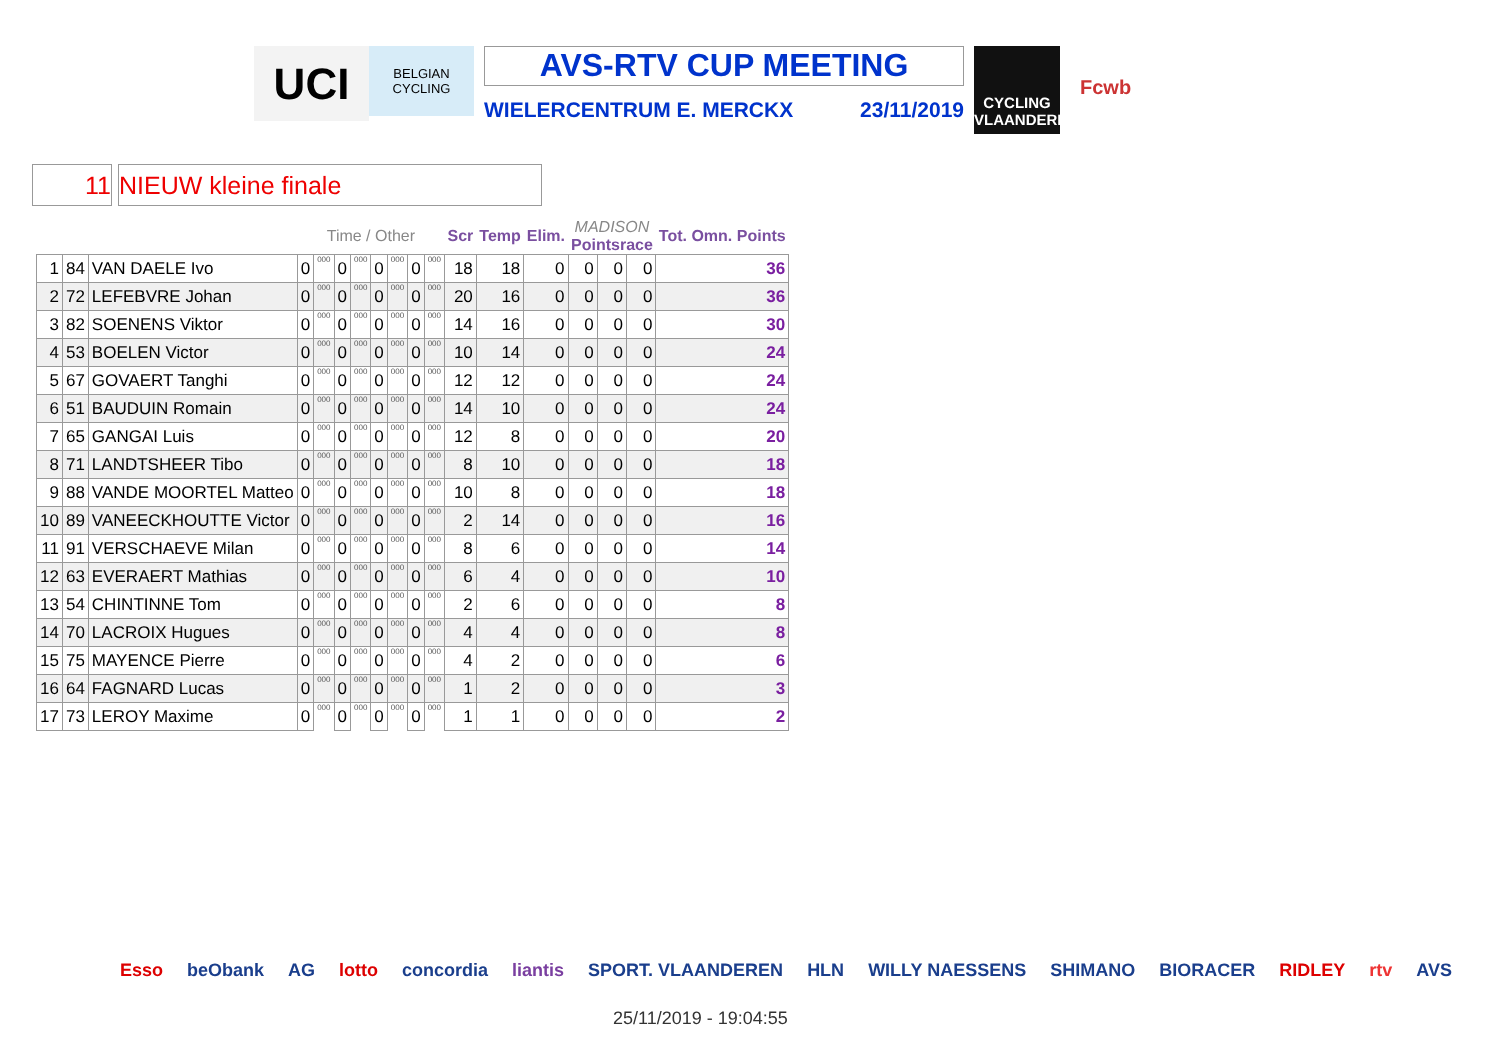UCI
BELGIAN CYCLING
AVS-RTV CUP MEETING
WIELERCENTRUM E. MERCKX 23/11/2019
CYCLING VLAANDEREN
Fcwb
11 NIEUW kleine finale
| | | | Time / Other | | | | | | | | Scr | Temp | Elim. | MADISON Pointsrace | | | Tot. Omn. Points |
| --- | --- | --- | --- | --- | --- | --- | --- | --- | --- | --- | --- | --- | --- | --- | --- | --- | --- |
| 1 | 84 | VAN DAELE Ivo | 0 | 000 | 0 | 000 | 0 | 000 | 0 | 000 | 18 | 18 | 0 | 0 | 0 | 0 | 36 |
| 2 | 72 | LEFEBVRE Johan | 0 | 000 | 0 | 000 | 0 | 000 | 0 | 000 | 20 | 16 | 0 | 0 | 0 | 0 | 36 |
| 3 | 82 | SOENENS Viktor | 0 | 000 | 0 | 000 | 0 | 000 | 0 | 000 | 14 | 16 | 0 | 0 | 0 | 0 | 30 |
| 4 | 53 | BOELEN Victor | 0 | 000 | 0 | 000 | 0 | 000 | 0 | 000 | 10 | 14 | 0 | 0 | 0 | 0 | 24 |
| 5 | 67 | GOVAERT Tanghi | 0 | 000 | 0 | 000 | 0 | 000 | 0 | 000 | 12 | 12 | 0 | 0 | 0 | 0 | 24 |
| 6 | 51 | BAUDUIN Romain | 0 | 000 | 0 | 000 | 0 | 000 | 0 | 000 | 14 | 10 | 0 | 0 | 0 | 0 | 24 |
| 7 | 65 | GANGAI Luis | 0 | 000 | 0 | 000 | 0 | 000 | 0 | 000 | 12 | 8 | 0 | 0 | 0 | 0 | 20 |
| 8 | 71 | LANDTSHEER Tibo | 0 | 000 | 0 | 000 | 0 | 000 | 0 | 000 | 8 | 10 | 0 | 0 | 0 | 0 | 18 |
| 9 | 88 | VANDE MOORTEL Matteo | 0 | 000 | 0 | 000 | 0 | 000 | 0 | 000 | 10 | 8 | 0 | 0 | 0 | 0 | 18 |
| 10 | 89 | VANEECKHOUTTE Victor | 0 | 000 | 0 | 000 | 0 | 000 | 0 | 000 | 2 | 14 | 0 | 0 | 0 | 0 | 16 |
| 11 | 91 | VERSCHAEVE Milan | 0 | 000 | 0 | 000 | 0 | 000 | 0 | 000 | 8 | 6 | 0 | 0 | 0 | 0 | 14 |
| 12 | 63 | EVERAERT Mathias | 0 | 000 | 0 | 000 | 0 | 000 | 0 | 000 | 6 | 4 | 0 | 0 | 0 | 0 | 10 |
| 13 | 54 | CHINTINNE Tom | 0 | 000 | 0 | 000 | 0 | 000 | 0 | 000 | 2 | 6 | 0 | 0 | 0 | 0 | 8 |
| 14 | 70 | LACROIX Hugues | 0 | 000 | 0 | 000 | 0 | 000 | 0 | 000 | 4 | 4 | 0 | 0 | 0 | 0 | 8 |
| 15 | 75 | MAYENCE Pierre | 0 | 000 | 0 | 000 | 0 | 000 | 0 | 000 | 4 | 2 | 0 | 0 | 0 | 0 | 6 |
| 16 | 64 | FAGNARD Lucas | 0 | 000 | 0 | 000 | 0 | 000 | 0 | 000 | 1 | 2 | 0 | 0 | 0 | 0 | 3 |
| 17 | 73 | LEROY Maxime | 0 | 000 | 0 | 000 | 0 | 000 | 0 | 000 | 1 | 1 | 0 | 0 | 0 | 0 | 2 |
Esso beObank AG lotto concordia liantis SPORT. VLAANDEREN HLN WILLY NAESSENS SHIMANO BIORACER RIDLEY rtv AVS
25/11/2019 - 19:04:55